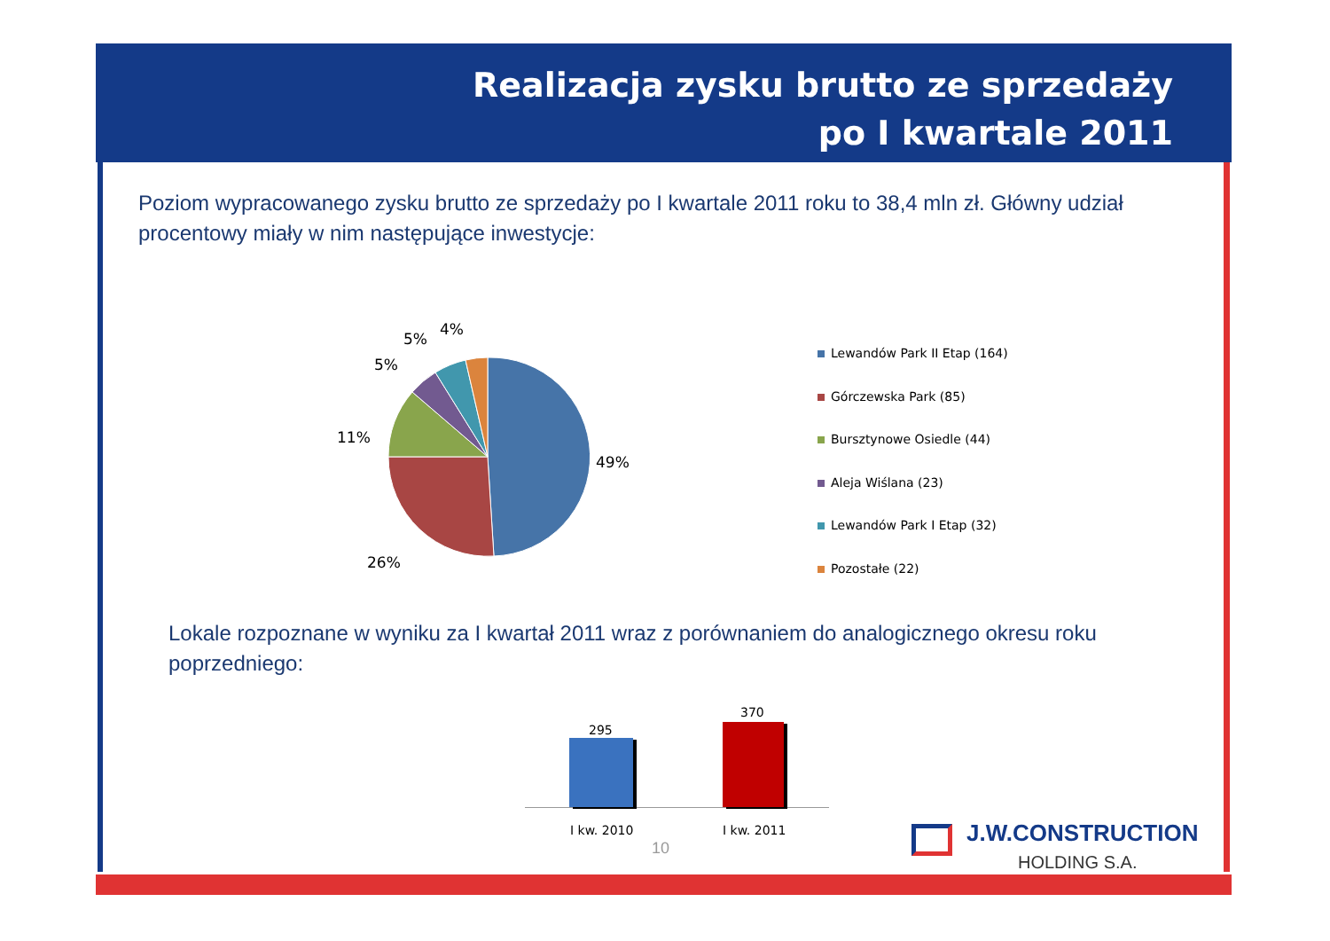Realizacja zysku brutto ze sprzedaży
po I kwartale 2011
Poziom wypracowanego zysku brutto ze sprzedaży po I kwartale 2011 roku to 38,4 mln zł. Główny udział procentowy miały w nim następujące inwestycje:
5%
4%
5%
11%
49%
26%
Lewandów Park II Etap (164)
Górczewska Park (85)
Bursztynowe Osiedle (44)
Aleja Wiślana (23)
Lewandów Park I Etap (32)
Pozostałe (22)
Lokale rozpoznane w wyniku za I kwartał 2011 wraz z porównaniem do analogicznego okresu roku poprzedniego:
295
370
I kw. 2010 I kw. 2011
10
J.W.CONSTRUCTION
HOLDING S.A.